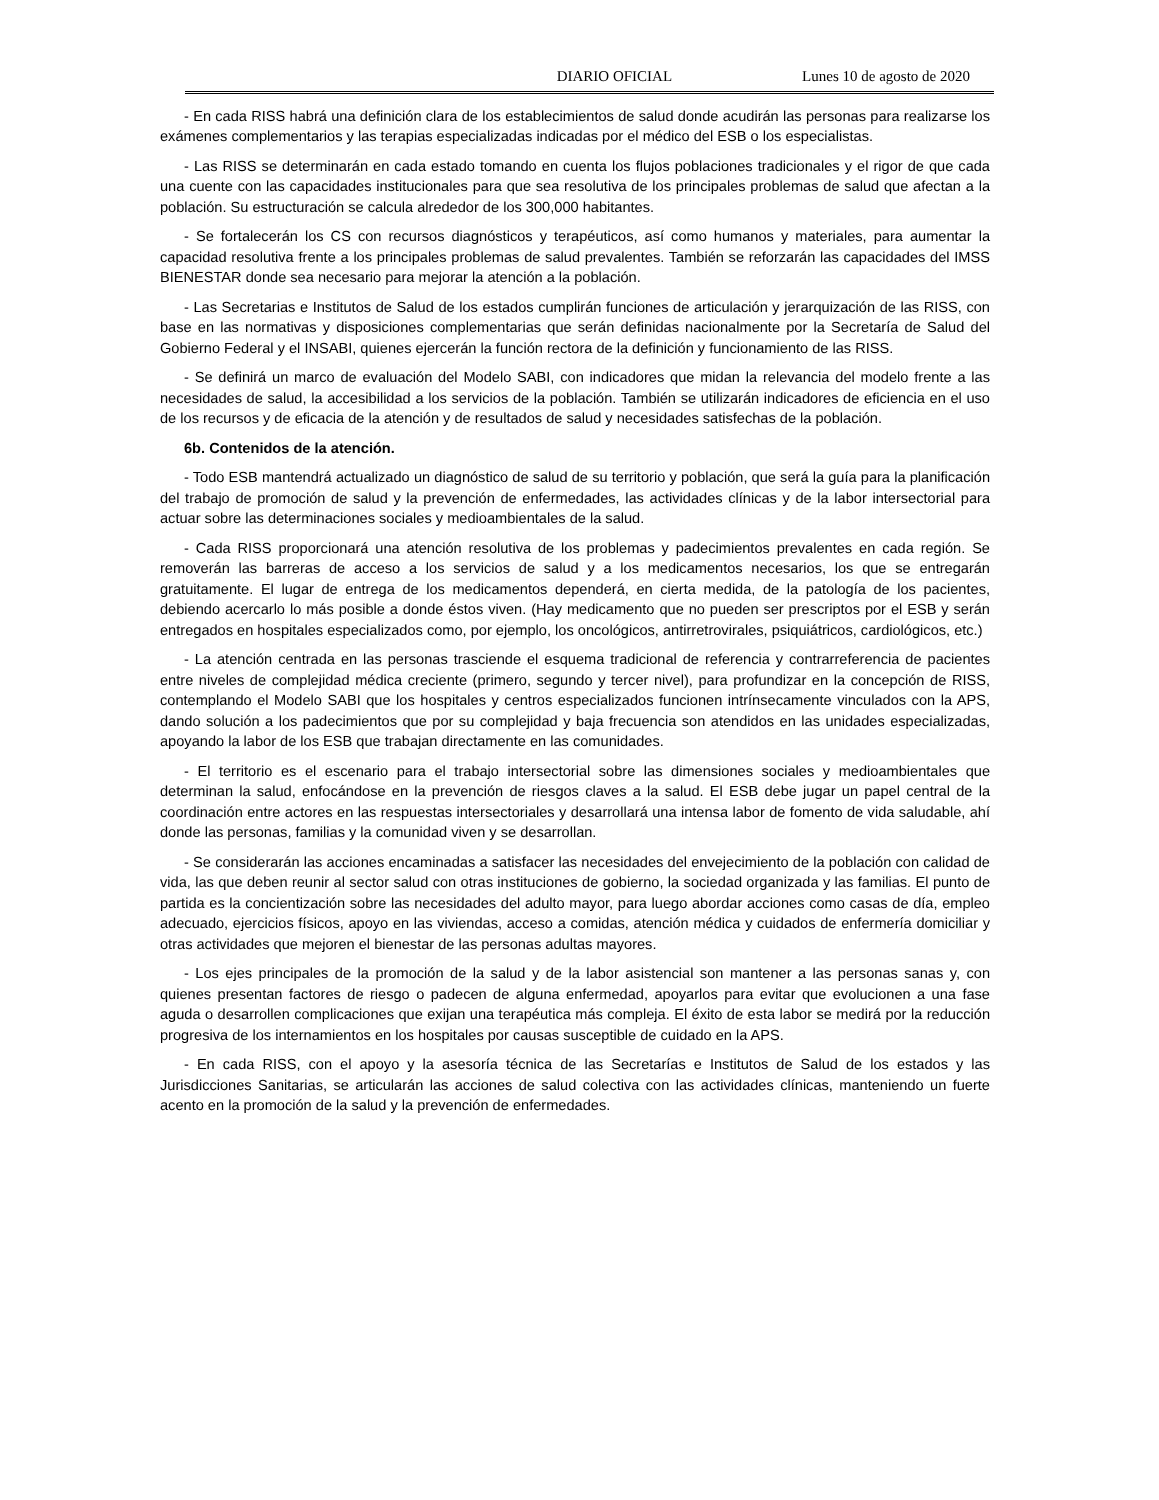DIARIO OFICIAL Lunes 10 de agosto de 2020
- En cada RISS habrá una definición clara de los establecimientos de salud donde acudirán las personas para realizarse los exámenes complementarios y las terapias especializadas indicadas por el médico del ESB o los especialistas.
- Las RISS se determinarán en cada estado tomando en cuenta los flujos poblaciones tradicionales y el rigor de que cada una cuente con las capacidades institucionales para que sea resolutiva de los principales problemas de salud que afectan a la población. Su estructuración se calcula alrededor de los 300,000 habitantes.
- Se fortalecerán los CS con recursos diagnósticos y terapéuticos, así como humanos y materiales, para aumentar la capacidad resolutiva frente a los principales problemas de salud prevalentes. También se reforzarán las capacidades del IMSS BIENESTAR donde sea necesario para mejorar la atención a la población.
- Las Secretarias e Institutos de Salud de los estados cumplirán funciones de articulación y jerarquización de las RISS, con base en las normativas y disposiciones complementarias que serán definidas nacionalmente por la Secretaría de Salud del Gobierno Federal y el INSABI, quienes ejercerán la función rectora de la definición y funcionamiento de las RISS.
- Se definirá un marco de evaluación del Modelo SABI, con indicadores que midan la relevancia del modelo frente a las necesidades de salud, la accesibilidad a los servicios de la población. También se utilizarán indicadores de eficiencia en el uso de los recursos y de eficacia de la atención y de resultados de salud y necesidades satisfechas de la población.
6b. Contenidos de la atención.
- Todo ESB mantendrá actualizado un diagnóstico de salud de su territorio y población, que será la guía para la planificación del trabajo de promoción de salud y la prevención de enfermedades, las actividades clínicas y de la labor intersectorial para actuar sobre las determinaciones sociales y medioambientales de la salud.
- Cada RISS proporcionará una atención resolutiva de los problemas y padecimientos prevalentes en cada región. Se removerán las barreras de acceso a los servicios de salud y a los medicamentos necesarios, los que se entregarán gratuitamente. El lugar de entrega de los medicamentos dependerá, en cierta medida, de la patología de los pacientes, debiendo acercarlo lo más posible a donde éstos viven. (Hay medicamento que no pueden ser prescriptos por el ESB y serán entregados en hospitales especializados como, por ejemplo, los oncológicos, antirretrovirales, psiquiátricos, cardiológicos, etc.)
- La atención centrada en las personas trasciende el esquema tradicional de referencia y contrarreferencia de pacientes entre niveles de complejidad médica creciente (primero, segundo y tercer nivel), para profundizar en la concepción de RISS, contemplando el Modelo SABI que los hospitales y centros especializados funcionen intrínsecamente vinculados con la APS, dando solución a los padecimientos que por su complejidad y baja frecuencia son atendidos en las unidades especializadas, apoyando la labor de los ESB que trabajan directamente en las comunidades.
- El territorio es el escenario para el trabajo intersectorial sobre las dimensiones sociales y medioambientales que determinan la salud, enfocándose en la prevención de riesgos claves a la salud. El ESB debe jugar un papel central de la coordinación entre actores en las respuestas intersectoriales y desarrollará una intensa labor de fomento de vida saludable, ahí donde las personas, familias y la comunidad viven y se desarrollan.
- Se considerarán las acciones encaminadas a satisfacer las necesidades del envejecimiento de la población con calidad de vida, las que deben reunir al sector salud con otras instituciones de gobierno, la sociedad organizada y las familias. El punto de partida es la concientización sobre las necesidades del adulto mayor, para luego abordar acciones como casas de día, empleo adecuado, ejercicios físicos, apoyo en las viviendas, acceso a comidas, atención médica y cuidados de enfermería domiciliar y otras actividades que mejoren el bienestar de las personas adultas mayores.
- Los ejes principales de la promoción de la salud y de la labor asistencial son mantener a las personas sanas y, con quienes presentan factores de riesgo o padecen de alguna enfermedad, apoyarlos para evitar que evolucionen a una fase aguda o desarrollen complicaciones que exijan una terapéutica más compleja. El éxito de esta labor se medirá por la reducción progresiva de los internamientos en los hospitales por causas susceptible de cuidado en la APS.
- En cada RISS, con el apoyo y la asesoría técnica de las Secretarías e Institutos de Salud de los estados y las Jurisdicciones Sanitarias, se articularán las acciones de salud colectiva con las actividades clínicas, manteniendo un fuerte acento en la promoción de la salud y la prevención de enfermedades.